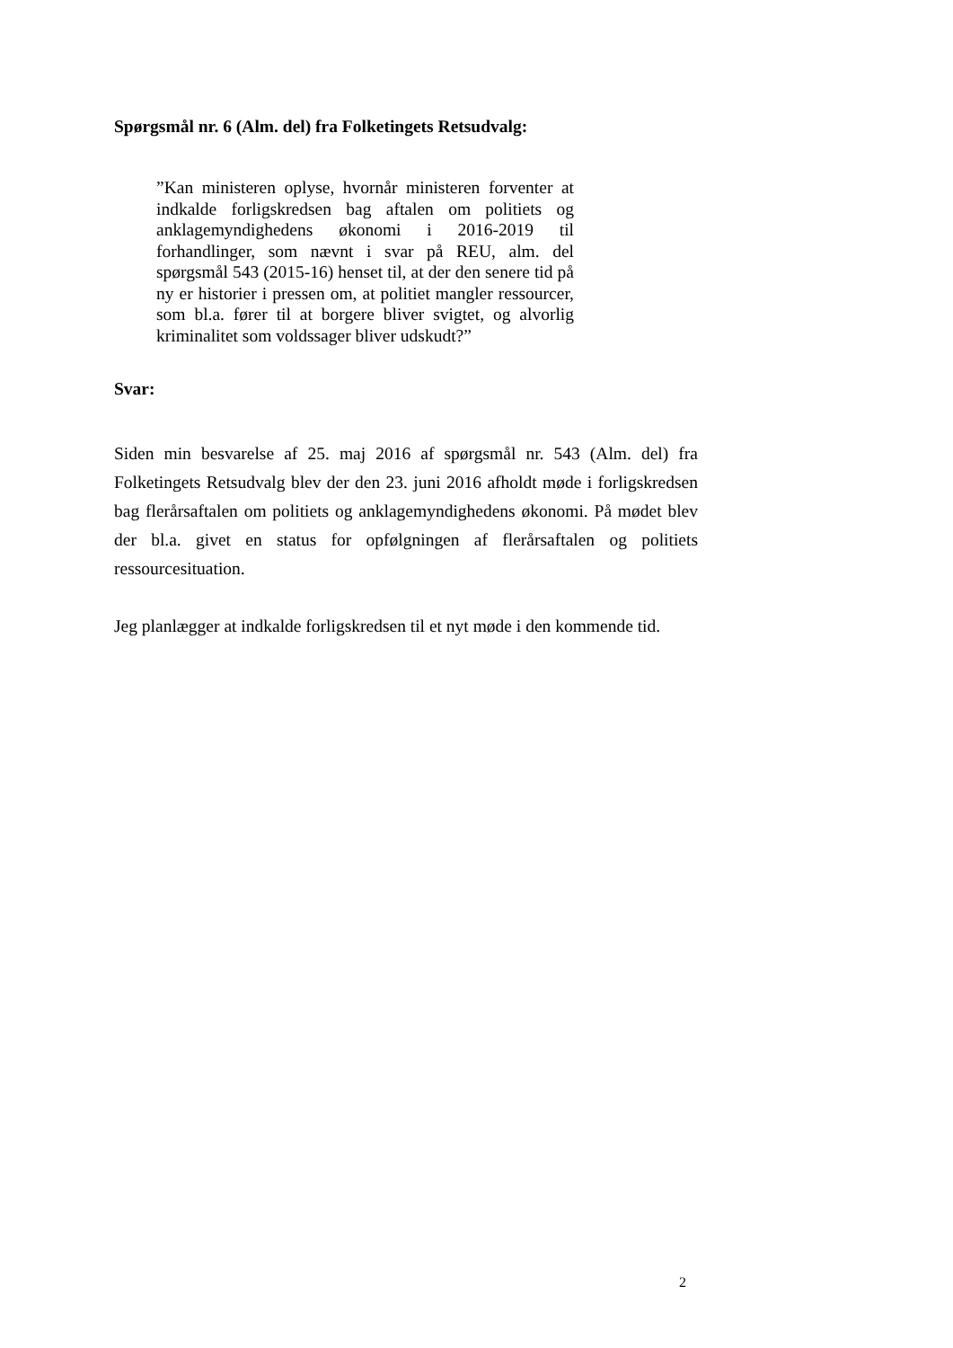Spørgsmål nr. 6 (Alm. del) fra Folketingets Retsudvalg:
”Kan ministeren oplyse, hvornår ministeren forventer at indkalde forligskredsen bag aftalen om politiets og anklagemyndighedens økonomi i 2016-2019 til forhandlinger, som nævnt i svar på REU, alm. del spørgsmål 543 (2015-16) henset til, at der den senere tid på ny er historier i pressen om, at politiet mangler ressourcer, som bl.a. fører til at borgere bliver svigtet, og alvorlig kriminalitet som voldssager bliver udskudt?”
Svar:
Siden min besvarelse af 25. maj 2016 af spørgsmål nr. 543 (Alm. del) fra Folketingets Retsudvalg blev der den 23. juni 2016 afholdt møde i forligskredsen bag flerårsaftalen om politiets og anklagemyndighedens økonomi. På mødet blev der bl.a. givet en status for opfølgningen af flerårsaftalen og politiets ressourcesituation.
Jeg planlægger at indkalde forligskredsen til et nyt møde i den kommende tid.
2